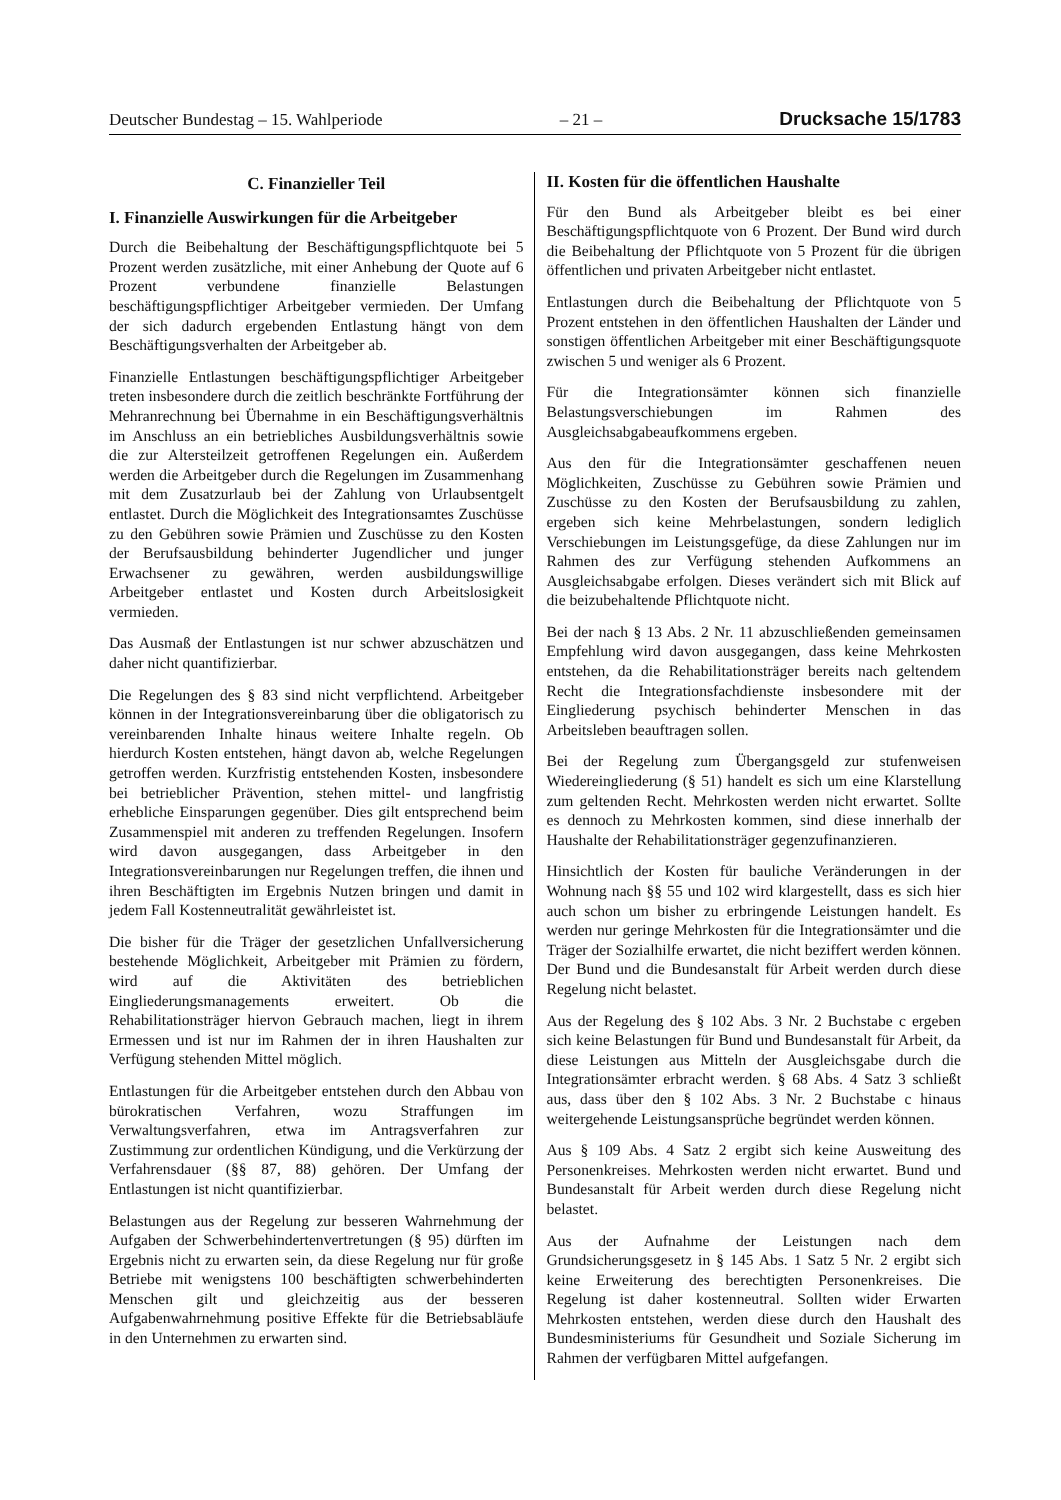Deutscher Bundestag – 15. Wahlperiode – 21 – Drucksache 15/1783
C. Finanzieller Teil
I. Finanzielle Auswirkungen für die Arbeitgeber
Durch die Beibehaltung der Beschäftigungspflichtquote bei 5 Prozent werden zusätzliche, mit einer Anhebung der Quote auf 6 Prozent verbundene finanzielle Belastungen beschäftigungspflichtiger Arbeitgeber vermieden. Der Umfang der sich dadurch ergebenden Entlastung hängt von dem Beschäftigungsverhalten der Arbeitgeber ab.
Finanzielle Entlastungen beschäftigungspflichtiger Arbeitgeber treten insbesondere durch die zeitlich beschränkte Fortführung der Mehranrechnung bei Übernahme in ein Beschäftigungsverhältnis im Anschluss an ein betriebliches Ausbildungsverhältnis sowie die zur Altersteilzeit getroffenen Regelungen ein. Außerdem werden die Arbeitgeber durch die Regelungen im Zusammenhang mit dem Zusatzurlaub bei der Zahlung von Urlaubsentgelt entlastet. Durch die Möglichkeit des Integrationsamtes Zuschüsse zu den Gebühren sowie Prämien und Zuschüsse zu den Kosten der Berufsausbildung behinderter Jugendlicher und junger Erwachsener zu gewähren, werden ausbildungswillige Arbeitgeber entlastet und Kosten durch Arbeitslosigkeit vermieden.
Das Ausmaß der Entlastungen ist nur schwer abzuschätzen und daher nicht quantifizierbar.
Die Regelungen des § 83 sind nicht verpflichtend. Arbeitgeber können in der Integrationsvereinbarung über die obligatorisch zu vereinbarenden Inhalte hinaus weitere Inhalte regeln. Ob hierdurch Kosten entstehen, hängt davon ab, welche Regelungen getroffen werden. Kurzfristig entstehenden Kosten, insbesondere bei betrieblicher Prävention, stehen mittel- und langfristig erhebliche Einsparungen gegenüber. Dies gilt entsprechend beim Zusammenspiel mit anderen zu treffenden Regelungen. Insofern wird davon ausgegangen, dass Arbeitgeber in den Integrationsvereinbarungen nur Regelungen treffen, die ihnen und ihren Beschäftigten im Ergebnis Nutzen bringen und damit in jedem Fall Kostenneutralität gewährleistet ist.
Die bisher für die Träger der gesetzlichen Unfallversicherung bestehende Möglichkeit, Arbeitgeber mit Prämien zu fördern, wird auf die Aktivitäten des betrieblichen Eingliederungsmanagements erweitert. Ob die Rehabilitationsträger hiervon Gebrauch machen, liegt in ihrem Ermessen und ist nur im Rahmen der in ihren Haushalten zur Verfügung stehenden Mittel möglich.
Entlastungen für die Arbeitgeber entstehen durch den Abbau von bürokratischen Verfahren, wozu Straffungen im Verwaltungsverfahren, etwa im Antragsverfahren zur Zustimmung zur ordentlichen Kündigung, und die Verkürzung der Verfahrensdauer (§§ 87, 88) gehören. Der Umfang der Entlastungen ist nicht quantifizierbar.
Belastungen aus der Regelung zur besseren Wahrnehmung der Aufgaben der Schwerbehindertenvertretungen (§ 95) dürften im Ergebnis nicht zu erwarten sein, da diese Regelung nur für große Betriebe mit wenigstens 100 beschäftigten schwerbehinderten Menschen gilt und gleichzeitig aus der besseren Aufgabenwahrnehmung positive Effekte für die Betriebsabläufe in den Unternehmen zu erwarten sind.
II. Kosten für die öffentlichen Haushalte
Für den Bund als Arbeitgeber bleibt es bei einer Beschäftigungspflichtquote von 6 Prozent. Der Bund wird durch die Beibehaltung der Pflichtquote von 5 Prozent für die übrigen öffentlichen und privaten Arbeitgeber nicht entlastet.
Entlastungen durch die Beibehaltung der Pflichtquote von 5 Prozent entstehen in den öffentlichen Haushalten der Länder und sonstigen öffentlichen Arbeitgeber mit einer Beschäftigungsquote zwischen 5 und weniger als 6 Prozent.
Für die Integrationsämter können sich finanzielle Belastungsverschiebungen im Rahmen des Ausgleichsabgabeaufkommens ergeben.
Aus den für die Integrationsämter geschaffenen neuen Möglichkeiten, Zuschüsse zu Gebühren sowie Prämien und Zuschüsse zu den Kosten der Berufsausbildung zu zahlen, ergeben sich keine Mehrbelastungen, sondern lediglich Verschiebungen im Leistungsgefüge, da diese Zahlungen nur im Rahmen des zur Verfügung stehenden Aufkommens an Ausgleichsabgabe erfolgen. Dieses verändert sich mit Blick auf die beizubehaltende Pflichtquote nicht.
Bei der nach § 13 Abs. 2 Nr. 11 abzuschließenden gemeinsamen Empfehlung wird davon ausgegangen, dass keine Mehrkosten entstehen, da die Rehabilitationsträger bereits nach geltendem Recht die Integrationsfachdienste insbesondere mit der Eingliederung psychisch behinderter Menschen in das Arbeitsleben beauftragen sollen.
Bei der Regelung zum Übergangsgeld zur stufenweisen Wiedereingliederung (§ 51) handelt es sich um eine Klarstellung zum geltenden Recht. Mehrkosten werden nicht erwartet. Sollte es dennoch zu Mehrkosten kommen, sind diese innerhalb der Haushalte der Rehabilitationsträger gegenzufinanzieren.
Hinsichtlich der Kosten für bauliche Veränderungen in der Wohnung nach §§ 55 und 102 wird klargestellt, dass es sich hier auch schon um bisher zu erbringende Leistungen handelt. Es werden nur geringe Mehrkosten für die Integrationsämter und die Träger der Sozialhilfe erwartet, die nicht beziffert werden können. Der Bund und die Bundesanstalt für Arbeit werden durch diese Regelung nicht belastet.
Aus der Regelung des § 102 Abs. 3 Nr. 2 Buchstabe c ergeben sich keine Belastungen für Bund und Bundesanstalt für Arbeit, da diese Leistungen aus Mitteln der Ausgleichsgabe durch die Integrationsämter erbracht werden. § 68 Abs. 4 Satz 3 schließt aus, dass über den § 102 Abs. 3 Nr. 2 Buchstabe c hinaus weitergehende Leistungsansprüche begründet werden können.
Aus § 109 Abs. 4 Satz 2 ergibt sich keine Ausweitung des Personenkreises. Mehrkosten werden nicht erwartet. Bund und Bundesanstalt für Arbeit werden durch diese Regelung nicht belastet.
Aus der Aufnahme der Leistungen nach dem Grundsicherungsgesetz in § 145 Abs. 1 Satz 5 Nr. 2 ergibt sich keine Erweiterung des berechtigten Personenkreises. Die Regelung ist daher kostenneutral. Sollten wider Erwarten Mehrkosten entstehen, werden diese durch den Haushalt des Bundesministeriums für Gesundheit und Soziale Sicherung im Rahmen der verfügbaren Mittel aufgefangen.